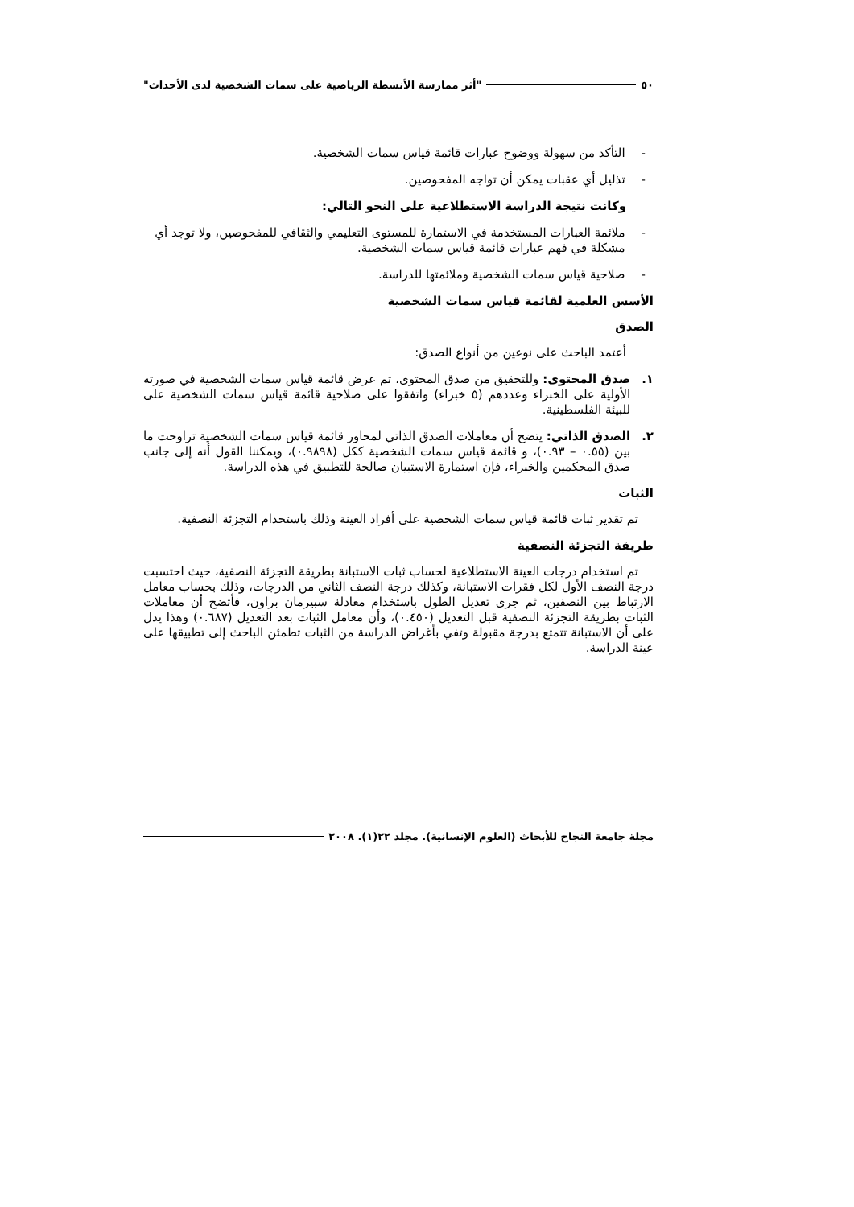٥٠ "أثر ممارسة الأنشطة الرياضية على سمات الشخصية لدى الأحداث"
- التأكد من سهولة ووضوح عبارات قائمة قياس سمات الشخصية.
- تذليل أي عقبات يمكن أن تواجه المفحوصين.
وكانت نتيجة الدراسة الاستطلاعية على النحو التالي:
- ملائمة العبارات المستخدمة في الاستمارة للمستوى التعليمي والثقافي للمفحوصين، ولا توجد أي مشكلة في فهم عبارات قائمة قياس سمات الشخصية.
- صلاحية قياس سمات الشخصية وملائمتها للدراسة.
الأسس العلمية لقائمة قياس سمات الشخصية
الصدق
أعتمد الباحث على نوعين من أنواع الصدق:
١. صدق المحتوى: وللتحقيق من صدق المحتوى، تم عرض قائمة قياس سمات الشخصية في صورته الأولية على الخبراء وعددهم (٥ خبراء) واتفقوا على صلاحية قائمة قياس سمات الشخصية على للبيئة الفلسطينية.
٢. الصدق الذاتي: يتضح أن معاملات الصدق الذاتي لمحاور قائمة قياس سمات الشخصية تراوحت ما بين (٠.٥٥ – ٠.٩٣)، و قائمة قياس سمات الشخصية ككل (٠.٩٨٩٨)، ويمكننا القول أنه إلى جانب صدق المحكمين والخبراء، فإن استمارة الاستبيان صالحة للتطبيق في هذه الدراسة.
الثبات
تم تقدير ثبات قائمة قياس سمات الشخصية على أفراد العينة وذلك باستخدام التجزئة النصفية.
طريقة التجزئة النصفية
تم استخدام درجات العينة الاستطلاعية لحساب ثبات الاستبانة بطريقة التجزئة النصفية، حيث احتسبت درجة النصف الأول لكل فقرات الاستبانة، وكذلك درجة النصف الثاني من الدرجات، وذلك بحساب معامل الارتباط بين النصفين، ثم جرى تعديل الطول باستخدام معادلة سبيرمان براون، فأتضح أن معاملات الثبات بطريقة التجزئة النصفية قبل التعديل (٠.٤٥٠)، وأن معامل الثبات بعد التعديل (٠.٦٨٧) وهذا يدل على أن الاستبانة تتمتع بدرجة مقبولة وتفي بأغراض الدراسة من الثبات تطمئن الباحث إلى تطبيقها على عينة الدراسة.
مجلة جامعة النجاح للأبحاث (العلوم الإنسانية). مجلد ٢٢(١). ٢٠٠٨